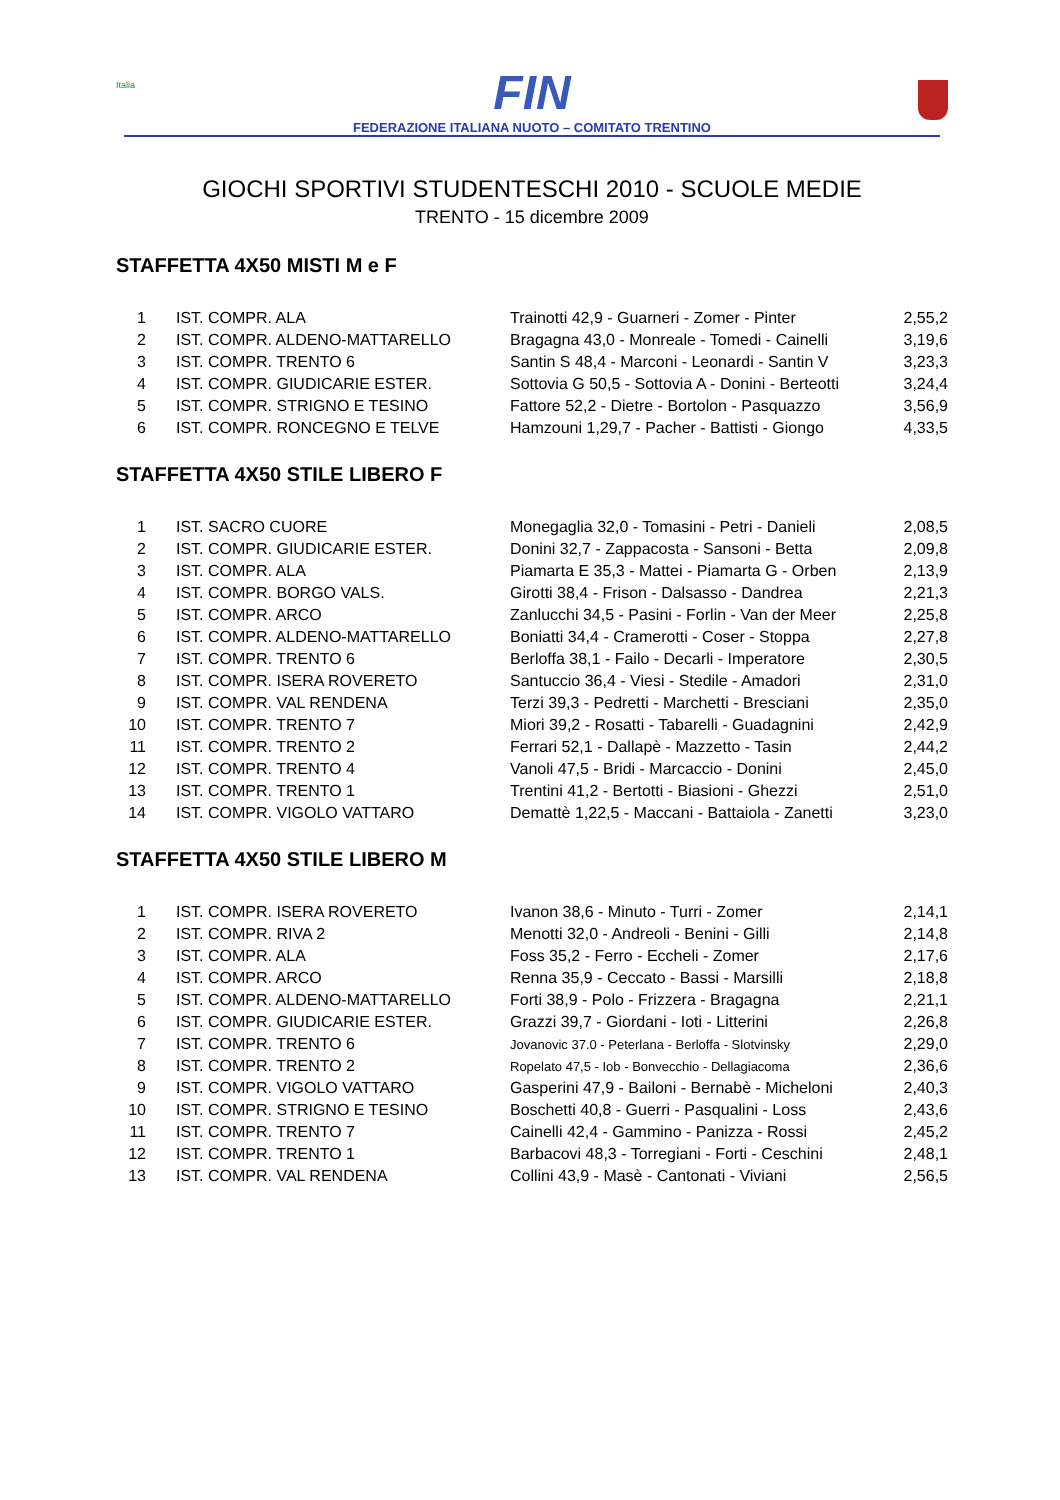Italia
FIN
FEDERAZIONE ITALIANA NUOTO – COMITATO TRENTINO
GIOCHI SPORTIVI STUDENTESCHI 2010 - SCUOLE MEDIE
TRENTO - 15 dicembre 2009
STAFFETTA 4X50 MISTI M e F
| 1 | IST. COMPR. ALA | Trainotti 42,9 - Guarneri - Zomer - Pinter | 2,55,2 |
| 2 | IST. COMPR. ALDENO-MATTARELLO | Bragagna 43,0 - Monreale - Tomedi - Cainelli | 3,19,6 |
| 3 | IST. COMPR. TRENTO 6 | Santin S 48,4 - Marconi - Leonardi - Santin V | 3,23,3 |
| 4 | IST. COMPR. GIUDICARIE ESTER. | Sottovia G 50,5 - Sottovia A - Donini - Berteotti | 3,24,4 |
| 5 | IST. COMPR. STRIGNO E TESINO | Fattore 52,2 - Dietre - Bortolon - Pasquazzo | 3,56,9 |
| 6 | IST. COMPR. RONCEGNO E TELVE | Hamzouni 1,29,7 - Pacher - Battisti - Giongo | 4,33,5 |
STAFFETTA 4X50 STILE LIBERO F
| 1 | IST. SACRO CUORE | Monegaglia 32,0 - Tomasini - Petri - Danieli | 2,08,5 |
| 2 | IST. COMPR. GIUDICARIE ESTER. | Donini 32,7 - Zappacosta - Sansoni - Betta | 2,09,8 |
| 3 | IST. COMPR. ALA | Piamarta E 35,3 - Mattei - Piamarta G - Orben | 2,13,9 |
| 4 | IST. COMPR. BORGO VALS. | Girotti 38,4 - Frison - Dalsasso - Dandrea | 2,21,3 |
| 5 | IST. COMPR. ARCO | Zanlucchi 34,5 - Pasini - Forlin - Van der Meer | 2,25,8 |
| 6 | IST. COMPR. ALDENO-MATTARELLO | Boniatti 34,4 - Cramerotti - Coser - Stoppa | 2,27,8 |
| 7 | IST. COMPR. TRENTO 6 | Berloffa 38,1 - Failo - Decarli - Imperatore | 2,30,5 |
| 8 | IST. COMPR. ISERA ROVERETO | Santuccio 36,4 - Viesi - Stedile - Amadori | 2,31,0 |
| 9 | IST. COMPR. VAL RENDENA | Terzi 39,3 - Pedretti - Marchetti - Bresciani | 2,35,0 |
| 10 | IST. COMPR. TRENTO 7 | Miori 39,2 - Rosatti - Tabarelli - Guadagnini | 2,42,9 |
| 11 | IST. COMPR. TRENTO 2 | Ferrari 52,1 - Dallapè - Mazzetto - Tasin | 2,44,2 |
| 12 | IST. COMPR. TRENTO 4 | Vanoli 47,5 - Bridi - Marcaccio - Donini | 2,45,0 |
| 13 | IST. COMPR. TRENTO 1 | Trentini 41,2 - Bertotti - Biasioni - Ghezzi | 2,51,0 |
| 14 | IST. COMPR. VIGOLO VATTARO | Demattè 1,22,5 - Maccani - Battaiola - Zanetti | 3,23,0 |
STAFFETTA 4X50 STILE LIBERO M
| 1 | IST. COMPR. ISERA ROVERETO | Ivanon 38,6 - Minuto - Turri - Zomer | 2,14,1 |
| 2 | IST. COMPR. RIVA 2 | Menotti 32,0 - Andreoli - Benini - Gilli | 2,14,8 |
| 3 | IST. COMPR. ALA | Foss 35,2 - Ferro - Eccheli - Zomer | 2,17,6 |
| 4 | IST. COMPR. ARCO | Renna 35,9 - Ceccato - Bassi - Marsilli | 2,18,8 |
| 5 | IST. COMPR. ALDENO-MATTARELLO | Forti 38,9 - Polo - Frizzera - Bragagna | 2,21,1 |
| 6 | IST. COMPR. GIUDICARIE ESTER. | Grazzi 39,7 - Giordani - Ioti - Litterini | 2,26,8 |
| 7 | IST. COMPR. TRENTO 6 | Jovanovic 37.0 - Peterlana - Berloffa - Slotvinsky | 2,29,0 |
| 8 | IST. COMPR. TRENTO 2 | Ropelato 47,5 - Iob - Bonvecchio - Dellagiacoma | 2,36,6 |
| 9 | IST. COMPR. VIGOLO VATTARO | Gasperini 47,9 - Bailoni - Bernabè - Micheloni | 2,40,3 |
| 10 | IST. COMPR. STRIGNO E TESINO | Boschetti 40,8 - Guerri - Pasqualini - Loss | 2,43,6 |
| 11 | IST. COMPR. TRENTO 7 | Cainelli 42,4 - Gammino - Panizza - Rossi | 2,45,2 |
| 12 | IST. COMPR. TRENTO 1 | Barbacovi 48,3 - Torregiani - Forti - Ceschini | 2,48,1 |
| 13 | IST. COMPR. VAL RENDENA | Collini 43,9 - Masè - Cantonati - Viviani | 2,56,5 |